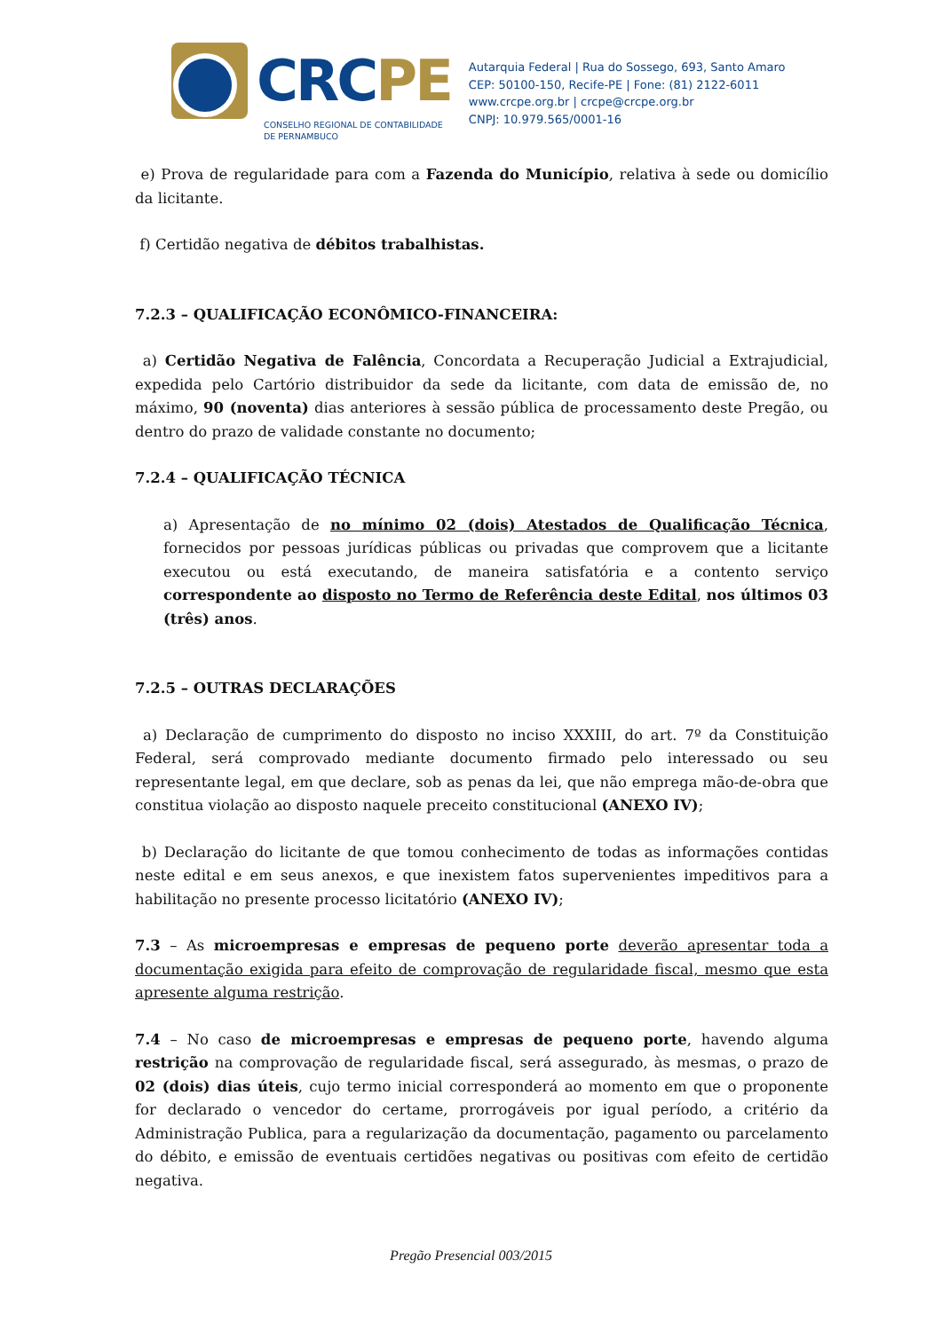CRC PE
CONSELHO REGIONAL DE CONTABILIDADE
DE PERNAMBUCO
Autarquia Federal | Rua do Sossego, 693, Santo Amaro
CEP: 50100-150, Recife-PE | Fone: (81) 2122-6011
www.crcpe.org.br | crcpe@crcpe.org.br
CNPJ: 10.979.565/0001-16
e) Prova de regularidade para com a Fazenda do Município, relativa à sede ou domicílio da licitante.
f) Certidão negativa de débitos trabalhistas.
7.2.3 – QUALIFICAÇÃO ECONÔMICO-FINANCEIRA:
a) Certidão Negativa de Falência, Concordata a Recuperação Judicial a Extrajudicial, expedida pelo Cartório distribuidor da sede da licitante, com data de emissão de, no máximo, 90 (noventa) dias anteriores à sessão pública de processamento deste Pregão, ou dentro do prazo de validade constante no documento;
7.2.4 – QUALIFICAÇÃO TÉCNICA
a) Apresentação de no mínimo 02 (dois) Atestados de Qualificação Técnica, fornecidos por pessoas jurídicas públicas ou privadas que comprovem que a licitante executou ou está executando, de maneira satisfatória e a contento serviço correspondente ao disposto no Termo de Referência deste Edital, nos últimos 03 (três) anos.
7.2.5 – OUTRAS DECLARAÇÕES
a) Declaração de cumprimento do disposto no inciso XXXIII, do art. 7º da Constituição Federal, será comprovado mediante documento firmado pelo interessado ou seu representante legal, em que declare, sob as penas da lei, que não emprega mão-de-obra que constitua violação ao disposto naquele preceito constitucional (ANEXO IV);
b) Declaração do licitante de que tomou conhecimento de todas as informações contidas neste edital e em seus anexos, e que inexistem fatos supervenientes impeditivos para a habilitação no presente processo licitatório (ANEXO IV);
7.3 – As microempresas e empresas de pequeno porte deverão apresentar toda a documentação exigida para efeito de comprovação de regularidade fiscal, mesmo que esta apresente alguma restrição.
7.4 – No caso de microempresas e empresas de pequeno porte, havendo alguma restrição na comprovação de regularidade fiscal, será assegurado, às mesmas, o prazo de 02 (dois) dias úteis, cujo termo inicial corresponderá ao momento em que o proponente for declarado o vencedor do certame, prorrogáveis por igual período, a critério da Administração Publica, para a regularização da documentação, pagamento ou parcelamento do débito, e emissão de eventuais certidões negativas ou positivas com efeito de certidão negativa.
Pregão Presencial 003/2015